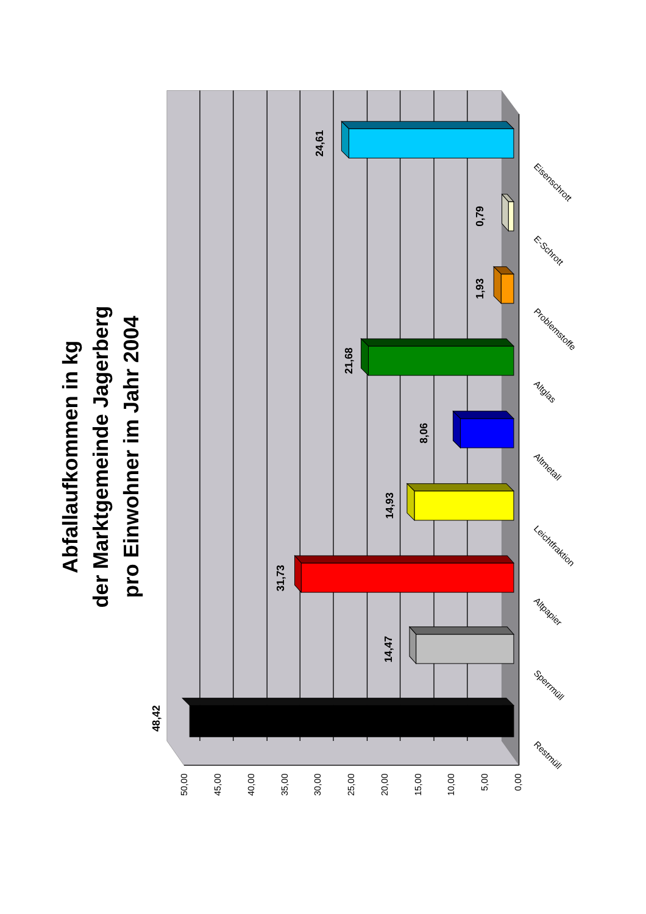Abfallaufkommen in kg
der Marktgemeinde Jagerberg
pro Einwohner im Jahr 2004
48,42
14,47
31,73
14,93
8,06
21,68
1,93
0,79
24,61
50,00
45,00
40,00
35,00
30,00
25,00
20,00
15,00
10,00
5,00
0,00
Restmüll
Sperrmüll
Altpapier
Leichtfraktion
Altmetall
Altglas
Problemstoffe
E-Schrott
Eisenschrott